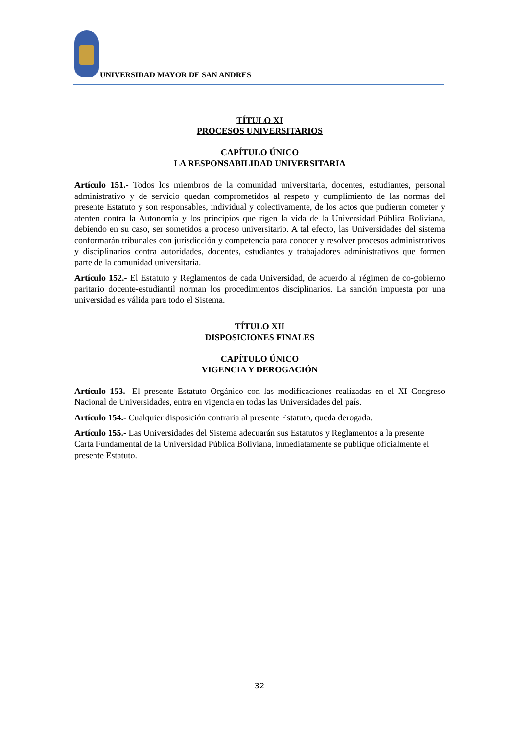UNIVERSIDAD MAYOR DE SAN ANDRES
TÍTULO XI
PROCESOS UNIVERSITARIOS
CAPÍTULO ÚNICO
LA RESPONSABILIDAD UNIVERSITARIA
Artículo 151.- Todos los miembros de la comunidad universitaria, docentes, estudiantes, personal administrativo y de servicio quedan comprometidos al respeto y cumplimiento de las normas del presente Estatuto y son responsables, individual y colectivamente, de los actos que pudieran cometer y atenten contra la Autonomía y los principios que rigen la vida de la Universidad Pública Boliviana, debiendo en su caso, ser sometidos a proceso universitario. A tal efecto, las Universidades del sistema conformarán tribunales con jurisdicción y competencia para conocer y resolver procesos administrativos y disciplinarios contra autoridades, docentes, estudiantes y trabajadores administrativos que formen parte de la comunidad universitaria.
Artículo 152.- El Estatuto y Reglamentos de cada Universidad, de acuerdo al régimen de co-gobierno paritario docente-estudiantil norman los procedimientos disciplinarios. La sanción impuesta por una universidad es válida para todo el Sistema.
TÍTULO XII
DISPOSICIONES FINALES
CAPÍTULO ÚNICO
VIGENCIA Y DEROGACIÓN
Artículo 153.- El presente Estatuto Orgánico con las modificaciones realizadas en el XI Congreso Nacional de Universidades, entra en vigencia en todas las Universidades del país.
Artículo 154.- Cualquier disposición contraria al presente Estatuto, queda derogada.
Artículo 155.- Las Universidades del Sistema adecuarán sus Estatutos y Reglamentos a la presente Carta Fundamental de la Universidad Pública Boliviana, inmediatamente se publique oficialmente el presente Estatuto.
32